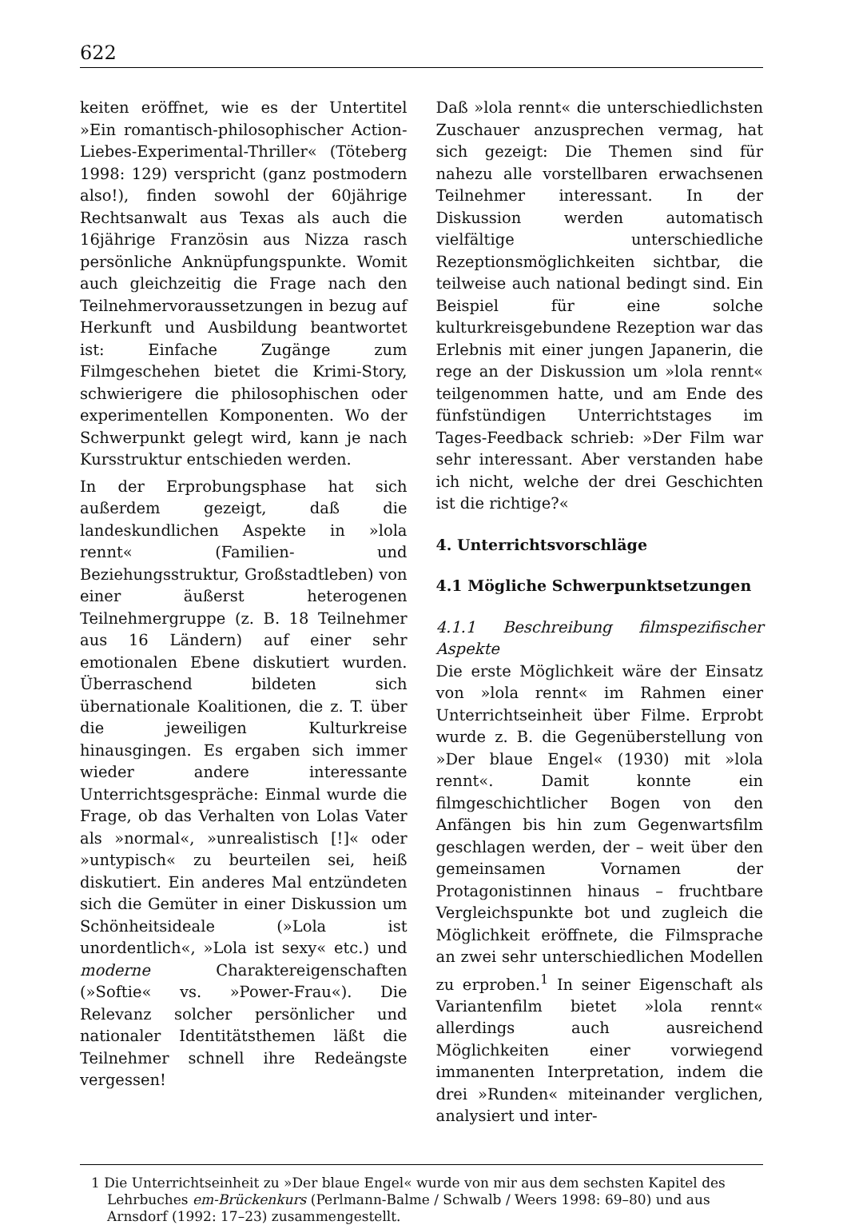622
keiten eröffnet, wie es der Untertitel »Ein romantisch-philosophischer Action-Liebes-Experimental-Thriller« (Töteberg 1998: 129) verspricht (ganz postmodern also!), finden sowohl der 60jährige Rechtsanwalt aus Texas als auch die 16jährige Französin aus Nizza rasch persönliche Anknüpfungspunkte. Womit auch gleichzeitig die Frage nach den Teilnehmervoraussetzungen in bezug auf Herkunft und Ausbildung beantwortet ist: Einfache Zugänge zum Filmgeschehen bietet die Krimi-Story, schwierigere die philosophischen oder experimentellen Komponenten. Wo der Schwerpunkt gelegt wird, kann je nach Kursstruktur entschieden werden.
In der Erprobungsphase hat sich außerdem gezeigt, daß die landeskundlichen Aspekte in »lola rennt« (Familien- und Beziehungsstruktur, Großstadtleben) von einer äußerst heterogenen Teilnehmergruppe (z. B. 18 Teilnehmer aus 16 Ländern) auf einer sehr emotionalen Ebene diskutiert wurden. Überraschend bildeten sich übernationale Koalitionen, die z. T. über die jeweiligen Kulturkreise hinausgingen. Es ergaben sich immer wieder andere interessante Unterrichtsgespräche: Einmal wurde die Frage, ob das Verhalten von Lolas Vater als »normal«, »unrealistisch [!]« oder »untypisch« zu beurteilen sei, heiß diskutiert. Ein anderes Mal entzündeten sich die Gemüter in einer Diskussion um Schönheitsideale (»Lola ist unordentlich«, »Lola ist sexy« etc.) und moderne Charaktereigenschaften (»Softie« vs. »Power-Frau«). Die Relevanz solcher persönlicher und nationaler Identitätsthemen läßt die Teilnehmer schnell ihre Redeängste vergessen!
Daß »lola rennt« die unterschiedlichsten Zuschauer anzusprechen vermag, hat sich gezeigt: Die Themen sind für nahezu alle vorstellbaren erwachsenen Teilnehmer interessant. In der Diskussion werden automatisch vielfältige unterschiedliche Rezeptionsmöglichkeiten sichtbar, die teilweise auch national bedingt sind. Ein Beispiel für eine solche kulturkreisgebundene Rezeption war das Erlebnis mit einer jungen Japanerin, die rege an der Diskussion um »lola rennt« teilgenommen hatte, und am Ende des fünfstündigen Unterrichtstages im Tages-Feedback schrieb: »Der Film war sehr interessant. Aber verstanden habe ich nicht, welche der drei Geschichten ist die richtige?«
4. Unterrichtsvorschläge
4.1 Mögliche Schwerpunktsetzungen
4.1.1 Beschreibung filmspezifischer Aspekte
Die erste Möglichkeit wäre der Einsatz von »lola rennt« im Rahmen einer Unterrichtseinheit über Filme. Erprobt wurde z. B. die Gegenüberstellung von »Der blaue Engel« (1930) mit »lola rennt«. Damit konnte ein filmgeschichtlicher Bogen von den Anfängen bis hin zum Gegenwartsfilm geschlagen werden, der – weit über den gemeinsamen Vornamen der Protagonistinnen hinaus – fruchtbare Vergleichspunkte bot und zugleich die Möglichkeit eröffnete, die Filmsprache an zwei sehr unterschiedlichen Modellen zu erproben.<sup>1</sup> In seiner Eigenschaft als Variantenfilm bietet »lola rennt« allerdings auch ausreichend Möglichkeiten einer vorwiegend immanenten Interpretation, indem die drei »Runden« miteinander verglichen, analysiert und inter-
1 Die Unterrichtseinheit zu »Der blaue Engel« wurde von mir aus dem sechsten Kapitel des Lehrbuches em-Brückenkurs (Perlmann-Balme / Schwalb / Weers 1998: 69–80) und aus Arnsdorf (1992: 17–23) zusammengestellt.